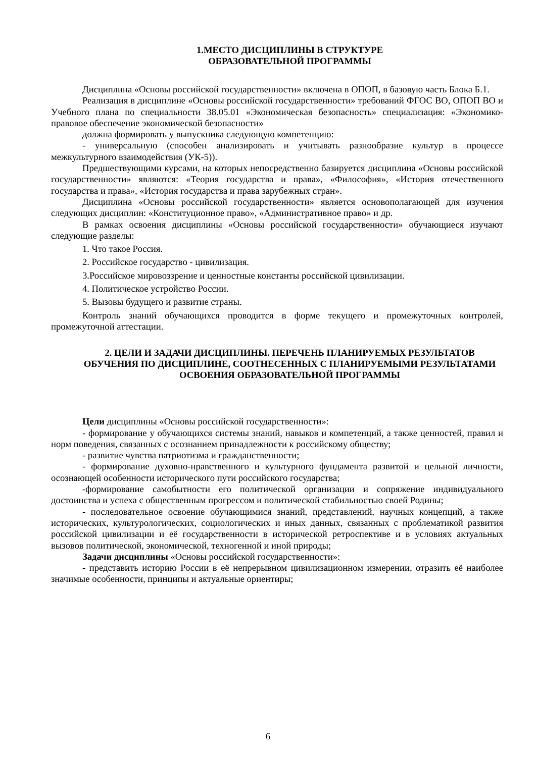1.МЕСТО ДИСЦИПЛИНЫ В СТРУКТУРЕ
ОБРАЗОВАТЕЛЬНОЙ ПРОГРАММЫ
Дисциплина «Основы российской государственности» включена в ОПОП, в базовую часть Блока Б.1.
Реализация в дисциплине «Основы российской государственности» требований ФГОС ВО, ОПОП ВО и Учебного плана по специальности 38.05.01 «Экономическая безопасность» специализация: «Экономико-правовое обеспечение экономической безопасности»
должна формировать у выпускника следующую компетенцию:
- универсальную (способен анализировать и учитывать разнообразие культур в процессе межкультурного взаимодействия (УК-5)).
Предшествующими курсами, на которых непосредственно базируется дисциплина «Основы российской государственности» являются: «Теория государства и права», «Философия», «История отечественного государства и права», «История государства и права зарубежных стран».
Дисциплина «Основы российской государственности» является основополагающей для изучения следующих дисциплин: «Конституционное право», «Административное право» и др.
В рамках освоения дисциплины «Основы российской государственности» обучающиеся изучают следующие разделы:
1. Что такое Россия.
2. Российское государство - цивилизация.
3.Российское мировоззрение и ценностные константы российской цивилизации.
4. Политическое устройство России.
5. Вызовы будущего и развитие страны.
Контроль знаний обучающихся проводится в форме текущего и промежуточных контролей, промежуточной аттестации.
2. ЦЕЛИ И ЗАДАЧИ ДИСЦИПЛИНЫ. ПЕРЕЧЕНЬ ПЛАНИРУЕМЫХ РЕЗУЛЬТАТОВ ОБУЧЕНИЯ ПО ДИСЦИПЛИНЕ, СООТНЕСЕННЫХ С ПЛАНИРУЕМЫМИ РЕЗУЛЬТАТАМИ ОСВОЕНИЯ ОБРАЗОВАТЕЛЬНОЙ ПРОГРАММЫ
Цели дисциплины «Основы российской государственности»:
- формирование у обучающихся системы знаний, навыков и компетенций, а также ценностей, правил и норм поведения, связанных с осознанием принадлежности к российскому обществу;
- развитие чувства патриотизма и гражданственности;
- формирование духовно-нравственного и культурного фундамента развитой и цельной личности, осознающей особенности исторического пути российского государства;
-формирование самобытности его политической организации и сопряжение индивидуального достоинства и успеха с общественным прогрессом и политической стабильностью своей Родины;
- последовательное освоение обучающимися знаний, представлений, научных концепций, а также исторических, культурологических, социологических и иных данных, связанных с проблематикой развития российской цивилизации и её государственности в исторической ретроспективе и в условиях актуальных вызовов политической, экономической, техногенной и иной природы;
Задачи дисциплины «Основы российской государственности»:
- представить историю России в её непрерывном цивилизационном измерении, отразить её наиболее значимые особенности, принципы и актуальные ориентиры;
6